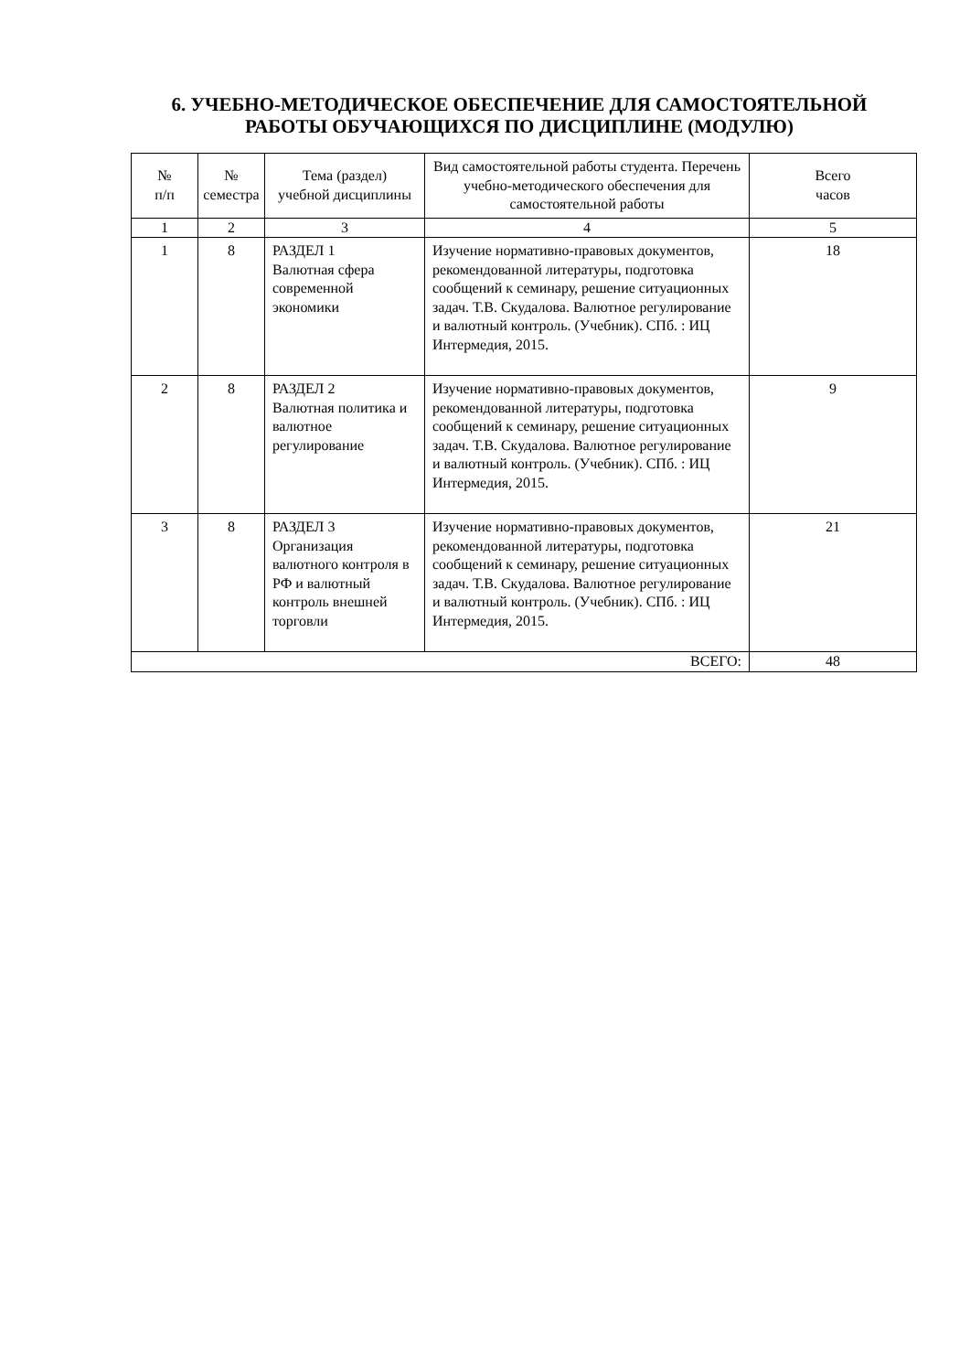6. УЧЕБНО-МЕТОДИЧЕСКОЕ ОБЕСПЕЧЕНИЕ ДЛЯ САМОСТОЯТЕЛЬНОЙ РАБОТЫ ОБУЧАЮЩИХСЯ ПО ДИСЦИПЛИНЕ (МОДУЛЮ)
| № п/п | № семестра | Тема (раздел) учебной дисциплины | Вид самостоятельной работы студента. Перечень учебно-методического обеспечения для самостоятельной работы | Всего часов |
| --- | --- | --- | --- | --- |
| 1 | 2 | 3 | 4 | 5 |
| 1 | 8 | РАЗДЕЛ 1 Валютная сфера современной экономики | Изучение нормативно-правовых документов, рекомендованной литературы, подготовка сообщений к семинару, решение ситуационных задач. Т.В. Скудалова. Валютное регулирование и валютный контроль. (Учебник). СПб. : ИЦ Интермедия, 2015. | 18 |
| 2 | 8 | РАЗДЕЛ 2 Валютная политика и валютное регулирование | Изучение нормативно-правовых документов, рекомендованной литературы, подготовка сообщений к семинару, решение ситуационных задач. Т.В. Скудалова. Валютное регулирование и валютный контроль. (Учебник). СПб. : ИЦ Интермедия, 2015. | 9 |
| 3 | 8 | РАЗДЕЛ 3 Организация валютного контроля в РФ и валютный контроль внешней торговли | Изучение нормативно-правовых документов, рекомендованной литературы, подготовка сообщений к семинару, решение ситуационных задач. Т.В. Скудалова. Валютное регулирование и валютный контроль. (Учебник). СПб. : ИЦ Интермедия, 2015. | 21 |
| ВСЕГО: | | | | 48 |